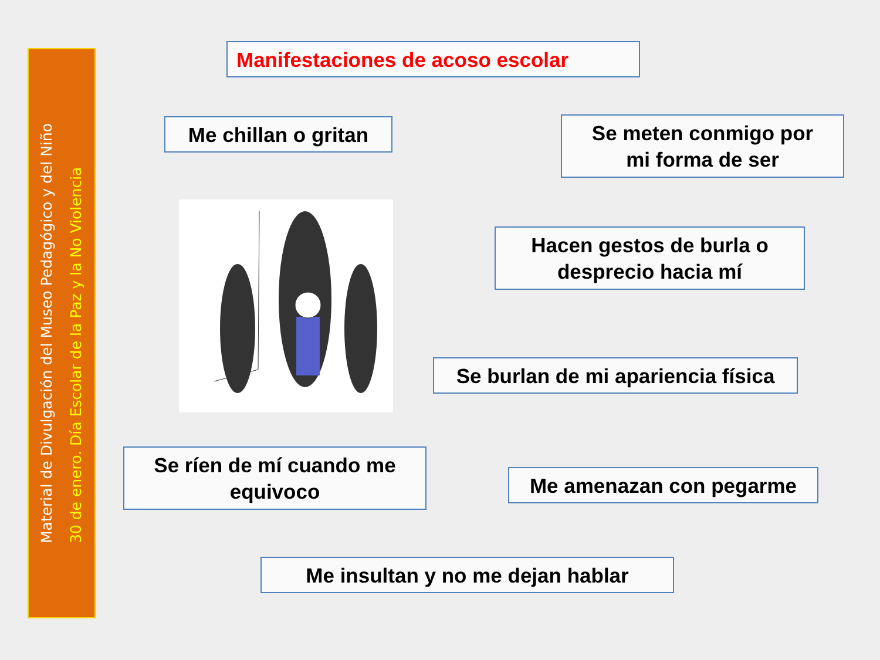Material de Divulgación del Museo Pedagógico y del Niño
30 de enero. Día Escolar de la Paz y la No Violencia
Manifestaciones de acoso escolar
Me chillan o gritan
Se meten conmigo por
mi forma de ser
Hacen gestos de burla o
desprecio hacia mí
Se burlan de mi apariencia física
Se ríen de mí cuando me
equivoco
Me amenazan con pegarme
Me insultan y no me dejan hablar